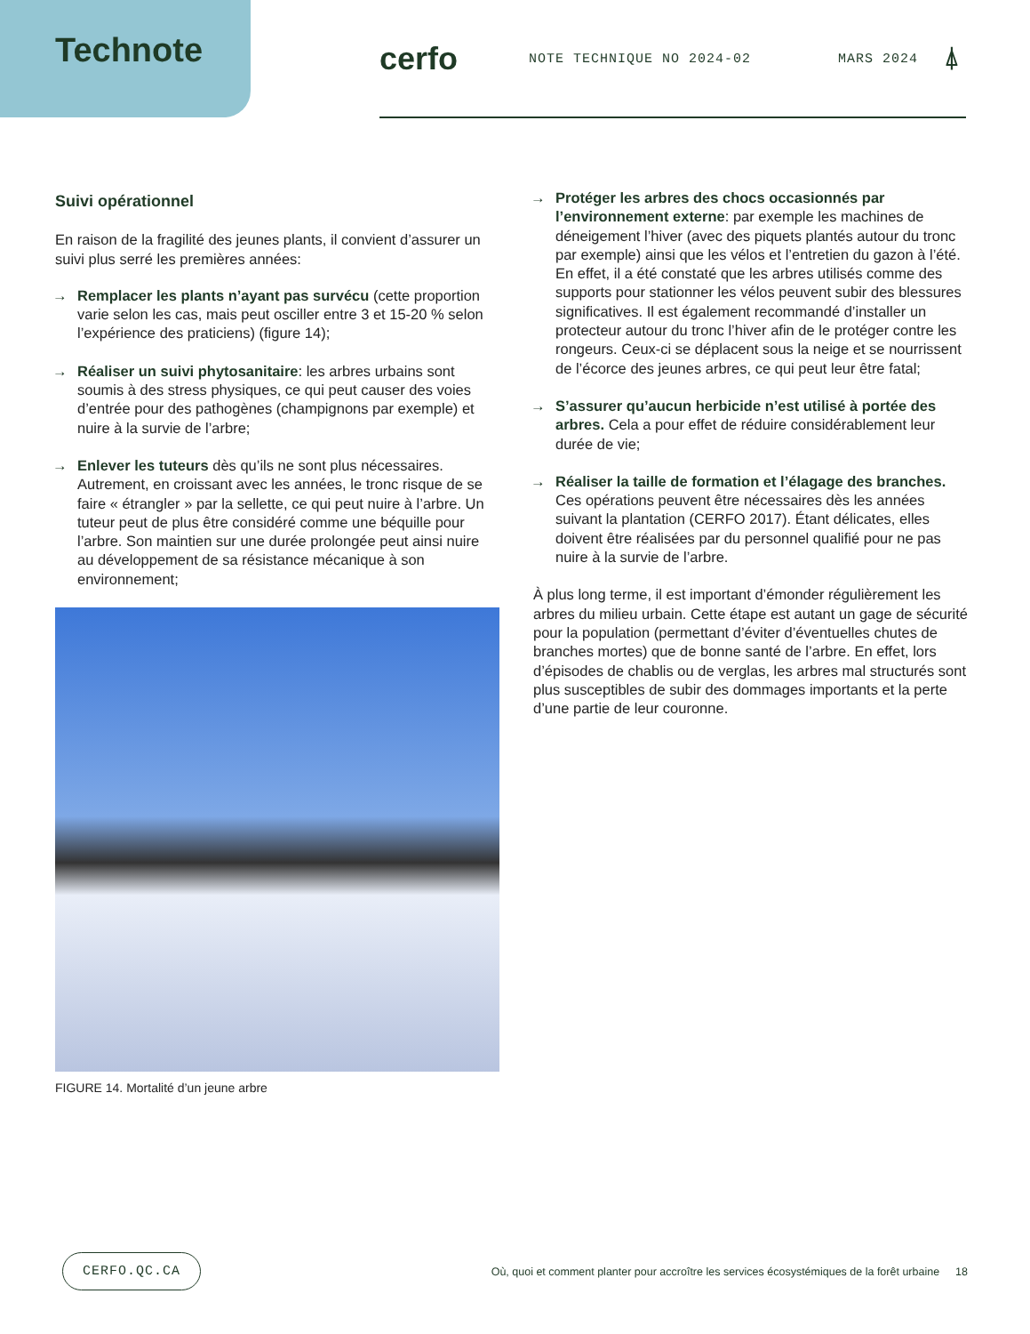Technote
cerfo
NOTE TECHNIQUE NO 2024-02 MARS 2024
⍋
Suivi opérationnel
En raison de la fragilité des jeunes plants, il convient d’assurer un suivi plus serré les premières années:
→ Remplacer les plants n’ayant pas survécu (cette proportion varie selon les cas, mais peut osciller entre 3 et 15-20 % selon l’expérience des praticiens) (figure 14);
→ Réaliser un suivi phytosanitaire: les arbres urbains sont soumis à des stress physiques, ce qui peut causer des voies d’entrée pour des pathogènes (champignons par exemple) et nuire à la survie de l’arbre;
→ Enlever les tuteurs dès qu’ils ne sont plus nécessaires. Autrement, en croissant avec les années, le tronc risque de se faire « étrangler » par la sellette, ce qui peut nuire à l’arbre. Un tuteur peut de plus être considéré comme une béquille pour l’arbre. Son maintien sur une durée prolongée peut ainsi nuire au développement de sa résistance mécanique à son environnement;
FIGURE 14. Mortalité d’un jeune arbre
→ Protéger les arbres des chocs occasionnés par l’environnement externe: par exemple les machines de déneigement l’hiver (avec des piquets plantés autour du tronc par exemple) ainsi que les vélos et l’entretien du gazon à l’été. En effet, il a été constaté que les arbres utilisés comme des supports pour stationner les vélos peuvent subir des blessures significatives. Il est également recommandé d’installer un protecteur autour du tronc l’hiver afin de le protéger contre les rongeurs. Ceux-ci se déplacent sous la neige et se nourrissent de l’écorce des jeunes arbres, ce qui peut leur être fatal;
→ S’assurer qu’aucun herbicide n’est utilisé à portée des arbres. Cela a pour effet de réduire considérablement leur durée de vie;
→ Réaliser la taille de formation et l’élagage des branches. Ces opérations peuvent être nécessaires dès les années suivant la plantation (CERFO 2017). Étant délicates, elles doivent être réalisées par du personnel qualifié pour ne pas nuire à la survie de l’arbre.
À plus long terme, il est important d’émonder régulièrement les arbres du milieu urbain. Cette étape est autant un gage de sécurité pour la population (permettant d’éviter d’éventuelles chutes de branches mortes) que de bonne santé de l’arbre. En effet, lors d’épisodes de chablis ou de verglas, les arbres mal structurés sont plus susceptibles de subir des dommages importants et la perte d’une partie de leur couronne.
CERFO.QC.CA Où, quoi et comment planter pour accroître les services écosystémiques de la forêt urbaine 18